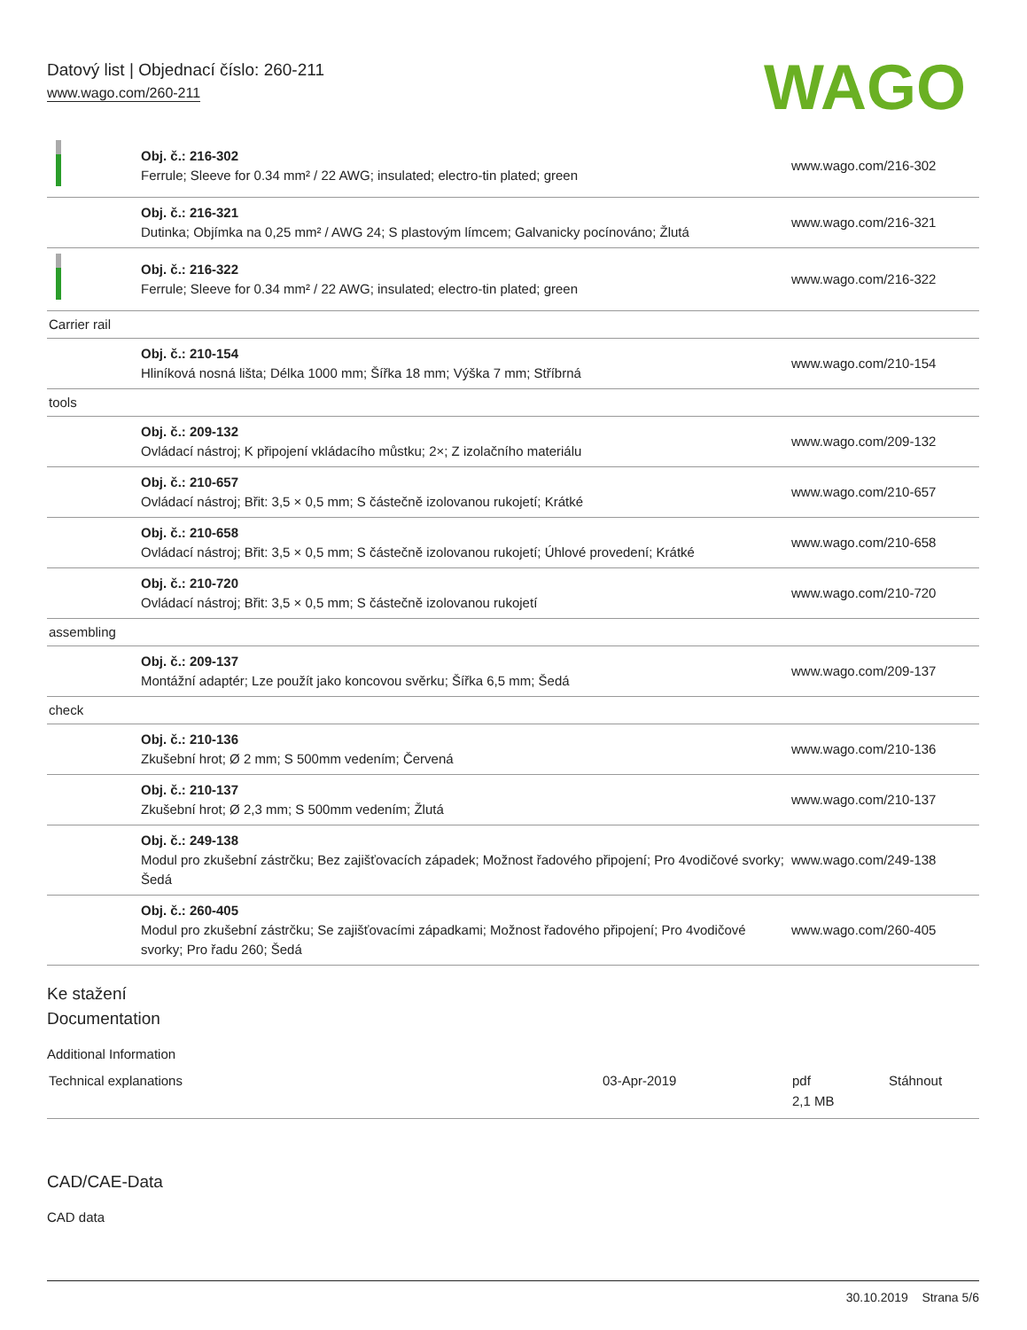Datový list | Objednací číslo: 260-211
www.wago.com/260-211
WAGO
| | Obj. č.: 216-302 Ferrule; Sleeve for 0.34 mm² / 22 AWG; insulated; electro-tin plated; green | www.wago.com/216-302 |
| | Obj. č.: 216-321 Dutinka; Objímka na 0,25 mm² / AWG 24; S plastovým límcem; Galvanicky pocínováno; Žlutá | www.wago.com/216-321 |
| | Obj. č.: 216-322 Ferrule; Sleeve for 0.34 mm² / 22 AWG; insulated; electro-tin plated; green | www.wago.com/216-322 |
| Carrier rail | | |
| | Obj. č.: 210-154 Hliníková nosná lišta; Délka 1000 mm; Šířka 18 mm; Výška 7 mm; Stříbrná | www.wago.com/210-154 |
| tools | | |
| | Obj. č.: 209-132 Ovládací nástroj; K připojení vkládacího můstku; 2×; Z izolačního materiálu | www.wago.com/209-132 |
| | Obj. č.: 210-657 Ovládací nástroj; Břit: 3,5 × 0,5 mm; S částečně izolovanou rukojetí; Krátké | www.wago.com/210-657 |
| | Obj. č.: 210-658 Ovládací nástroj; Břit: 3,5 × 0,5 mm; S částečně izolovanou rukojetí; Úhlové provedení; Krátké | www.wago.com/210-658 |
| | Obj. č.: 210-720 Ovládací nástroj; Břit: 3,5 × 0,5 mm; S částečně izolovanou rukojetí | www.wago.com/210-720 |
| assembling | | |
| | Obj. č.: 209-137 Montážní adaptér; Lze použít jako koncovou svěrku; Šířka 6,5 mm; Šedá | www.wago.com/209-137 |
| check | | |
| | Obj. č.: 210-136 Zkušební hrot; Ø 2 mm; S 500mm vedením; Červená | www.wago.com/210-136 |
| | Obj. č.: 210-137 Zkušební hrot; Ø 2,3 mm; S 500mm vedením; Žlutá | www.wago.com/210-137 |
| | Obj. č.: 249-138 Modul pro zkušební zástrčku; Bez zajišťovacích západek; Možnost řadového připojení; Pro 4vodičové svorky; Šedá | www.wago.com/249-138 |
| | Obj. č.: 260-405 Modul pro zkušební zástrčku; Se zajišťovacími západkami; Možnost řadového připojení; Pro 4vodičové svorky; Pro řadu 260; Šedá | www.wago.com/260-405 |
Ke stažení
Documentation
Additional Information
| Technical explanations | 03-Apr-2019 | pdf 2,1 MB | Stáhnout |
CAD/CAE-Data
CAD data
30.10.2019 Strana 5/6